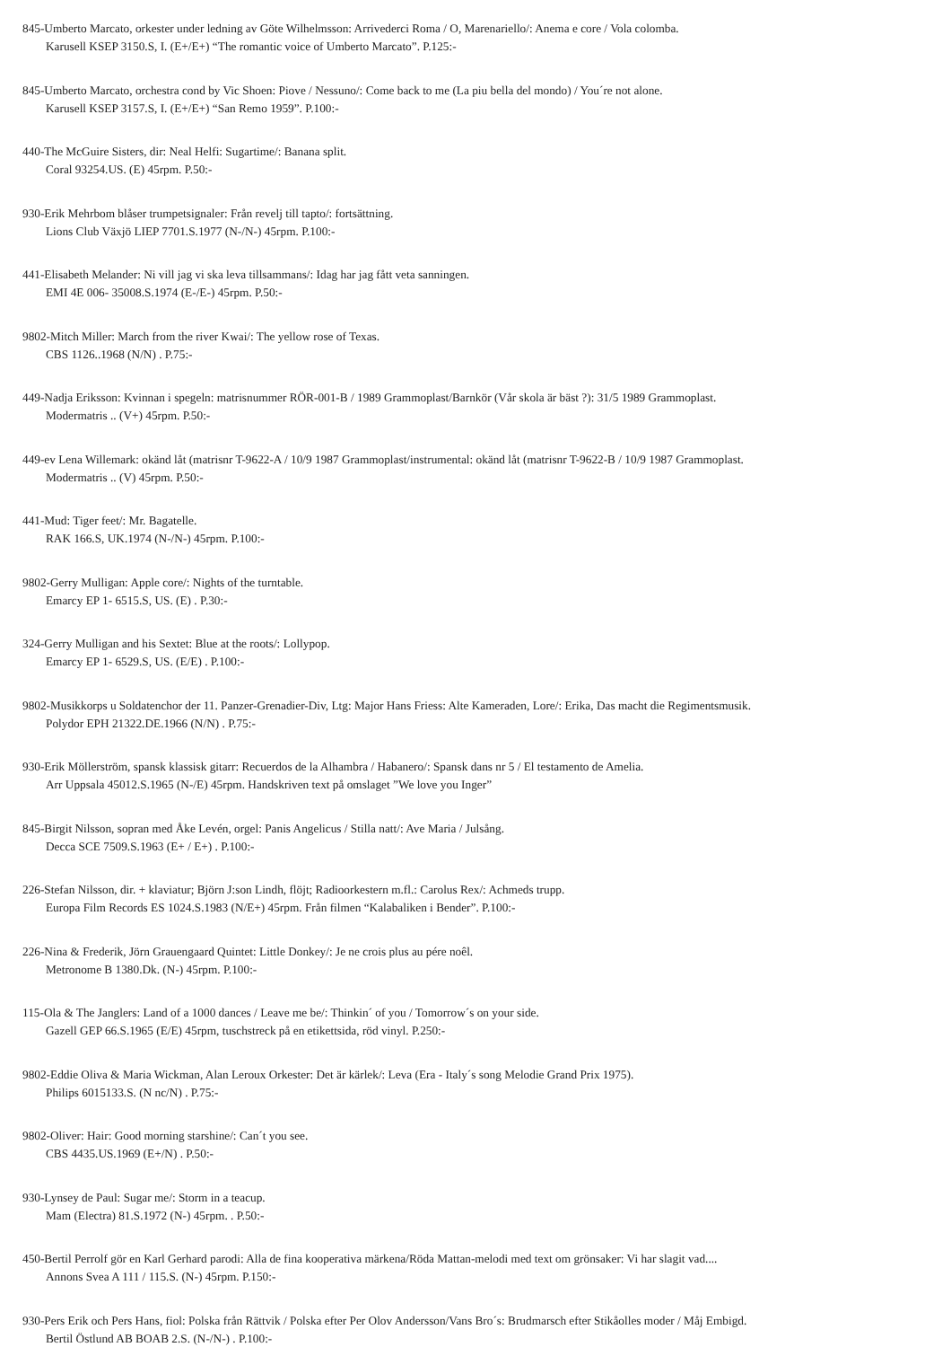845-Umberto Marcato, orkester under ledning av Göte Wilhelmsson: Arrivederci Roma / O, Marenariello/: Anema e core / Vola colomba.
Karusell KSEP 3150.S, I. (E+/E+) “The romantic voice of Umberto Marcato”. P.125:-
845-Umberto Marcato, orchestra cond by Vic Shoen: Piove / Nessuno/: Come back to me (La piu bella del mondo) / You´re not alone.
Karusell KSEP 3157.S, I. (E+/E+) “San Remo 1959”. P.100:-
440-The McGuire Sisters, dir: Neal Helfi: Sugartime/: Banana split.
Coral 93254.US. (E) 45rpm. P.50:-
930-Erik Mehrbom blåser trumpetsignaler: Från revelj till tapto/: fortsättning.
Lions Club Växjö LIEP 7701.S.1977 (N-/N-) 45rpm. P.100:-
441-Elisabeth Melander: Ni vill jag vi ska leva tillsammans/: Idag har jag fått veta sanningen.
EMI 4E 006- 35008.S.1974 (E-/E-) 45rpm. P.50:-
9802-Mitch Miller: March from the river Kwai/: The yellow rose of Texas.
CBS 1126..1968 (N/N) . P.75:-
449-Nadja Eriksson: Kvinnan i spegeln: matrisnummer RÖR-001-B / 1989 Grammoplast/Barnkör (Vår skola är bäst ?): 31/5 1989 Grammoplast.
Modermatris .. (V+) 45rpm. P.50:-
449-ev Lena Willemark: okänd låt (matrisnr T-9622-A / 10/9 1987 Grammoplast/instrumental: okänd låt (matrisnr T-9622-B / 10/9 1987 Grammoplast.
Modermatris .. (V) 45rpm. P.50:-
441-Mud: Tiger feet/: Mr. Bagatelle.
RAK 166.S, UK.1974 (N-/N-) 45rpm. P.100:-
9802-Gerry Mulligan: Apple core/: Nights of the turntable.
Emarcy EP 1- 6515.S, US. (E) . P.30:-
324-Gerry Mulligan and his Sextet: Blue at the roots/: Lollypop.
Emarcy EP 1- 6529.S, US. (E/E) . P.100:-
9802-Musikkorps u Soldatenchor der 11. Panzer-Grenadier-Div, Ltg: Major Hans Friess: Alte Kameraden, Lore/: Erika, Das macht die Regimentsmusik.
Polydor EPH 21322.DE.1966 (N/N) . P.75:-
930-Erik Möllerström, spansk klassisk gitarr: Recuerdos de la Alhambra / Habanero/: Spansk dans nr 5 / El testamento de Amelia.
Arr Uppsala 45012.S.1965 (N-/E) 45rpm. Handskriven text på omslaget ”We love you Inger”
845-Birgit Nilsson, sopran med Åke Levén, orgel: Panis Angelicus / Stilla natt/: Ave Maria / Julsång.
Decca SCE 7509.S.1963 (E+ / E+) . P.100:-
226-Stefan Nilsson, dir. + klaviatur; Björn J:son Lindh, flöjt; Radioorkestern m.fl.: Carolus Rex/: Achmeds trupp.
Europa Film Records ES 1024.S.1983 (N/E+) 45rpm. Från filmen “Kalabaliken i Bender”. P.100:-
226-Nina & Frederik, Jörn Grauengaard Quintet: Little Donkey/: Je ne crois plus au pére noêl.
Metronome B 1380.Dk. (N-) 45rpm. P.100:-
115-Ola & The Janglers: Land of a 1000 dances / Leave me be/: Thinkin´ of you / Tomorrow´s on your side.
Gazell GEP 66.S.1965 (E/E) 45rpm, tuschstreck på en etikettsida, röd vinyl. P.250:-
9802-Eddie Oliva & Maria Wickman, Alan Leroux Orkester: Det är kärlek/: Leva (Era - Italy´s song Melodie Grand Prix 1975).
Philips 6015133.S. (N nc/N) . P.75:-
9802-Oliver: Hair: Good morning starshine/: Can´t you see.
CBS 4435.US.1969 (E+/N) . P.50:-
930-Lynsey de Paul: Sugar me/: Storm in a teacup.
Mam (Electra) 81.S.1972 (N-) 45rpm. . P.50:-
450-Bertil Perrolf gör en Karl Gerhard parodi: Alla de fina kooperativa märkena/Röda Mattan-melodi med text om grönsaker: Vi har slagit vad....
Annons Svea A 111 / 115.S. (N-) 45rpm. P.150:-
930-Pers Erik och Pers Hans, fiol: Polska från Rättvik / Polska efter Per Olov Andersson/Vans Bro´s: Brudmarsch efter Stikåolles moder / Måj Embigd.
Bertil Östlund AB BOAB 2.S. (N-/N-) . P.100:-